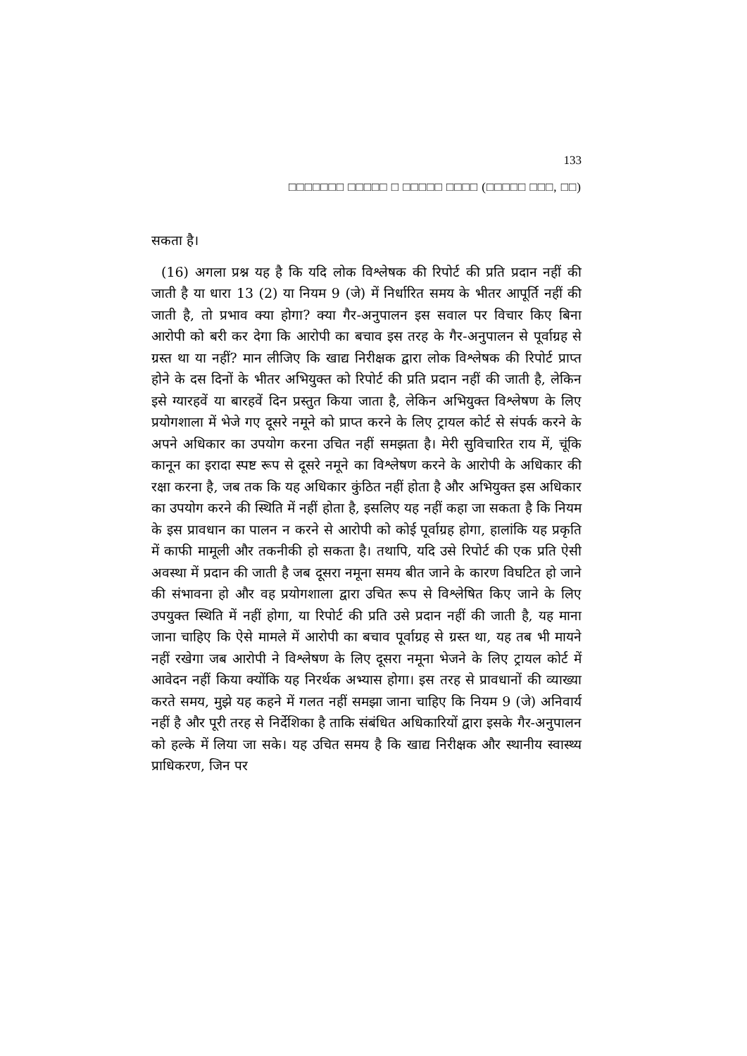133
□□□□□□□ □□□□□ □ □□□□□ □□□□ (□□□□□ □□□, □□)
सकता है।
(16) अगला प्रश्न यह है कि यदि लोक विश्लेषक की रिपोर्ट की प्रति प्रदान नहीं की जाती है या धारा 13 (2) या नियम 9 (जे) में निर्धारित समय के भीतर आपूर्ति नहीं की जाती है, तो प्रभाव क्या होगा? क्या गैर-अनुपालन इस सवाल पर विचार किए बिना आरोपी को बरी कर देगा कि आरोपी का बचाव इस तरह के गैर-अनुपालन से पूर्वाग्रह से ग्रस्त था या नहीं? मान लीजिए कि खाद्य निरीक्षक द्वारा लोक विश्लेषक की रिपोर्ट प्राप्त होने के दस दिनों के भीतर अभियुक्त को रिपोर्ट की प्रति प्रदान नहीं की जाती है, लेकिन इसे ग्यारहवें या बारहवें दिन प्रस्तुत किया जाता है, लेकिन अभियुक्त विश्लेषण के लिए प्रयोगशाला में भेजे गए दूसरे नमूने को प्राप्त करने के लिए ट्रायल कोर्ट से संपर्क करने के अपने अधिकार का उपयोग करना उचित नहीं समझता है। मेरी सुविचारित राय में, चूंकि कानून का इरादा स्पष्ट रूप से दूसरे नमूने का विश्लेषण करने के आरोपी के अधिकार की रक्षा करना है, जब तक कि यह अधिकार कुंठित नहीं होता है और अभियुक्त इस अधिकार का उपयोग करने की स्थिति में नहीं होता है, इसलिए यह नहीं कहा जा सकता है कि नियम के इस प्रावधान का पालन न करने से आरोपी को कोई पूर्वाग्रह होगा, हालांकि यह प्रकृति में काफी मामूली और तकनीकी हो सकता है। तथापि, यदि उसे रिपोर्ट की एक प्रति ऐसी अवस्था में प्रदान की जाती है जब दूसरा नमूना समय बीत जाने के कारण विघटित हो जाने की संभावना हो और वह प्रयोगशाला द्वारा उचित रूप से विश्लेषित किए जाने के लिए उपयुक्त स्थिति में नहीं होगा, या रिपोर्ट की प्रति उसे प्रदान नहीं की जाती है, यह माना जाना चाहिए कि ऐसे मामले में आरोपी का बचाव पूर्वाग्रह से ग्रस्त था, यह तब भी मायने नहीं रखेगा जब आरोपी ने विश्लेषण के लिए दूसरा नमूना भेजने के लिए ट्रायल कोर्ट में आवेदन नहीं किया क्योंकि यह निरर्थक अभ्यास होगा। इस तरह से प्रावधानों की व्याख्या करते समय, मुझे यह कहने में गलत नहीं समझा जाना चाहिए कि नियम 9 (जे) अनिवार्य नहीं है और पूरी तरह से निर्देशिका है ताकि संबंधित अधिकारियों द्वारा इसके गैर-अनुपालन को हल्के में लिया जा सके। यह उचित समय है कि खाद्य निरीक्षक और स्थानीय स्वास्थ्य प्राधिकरण, जिन पर